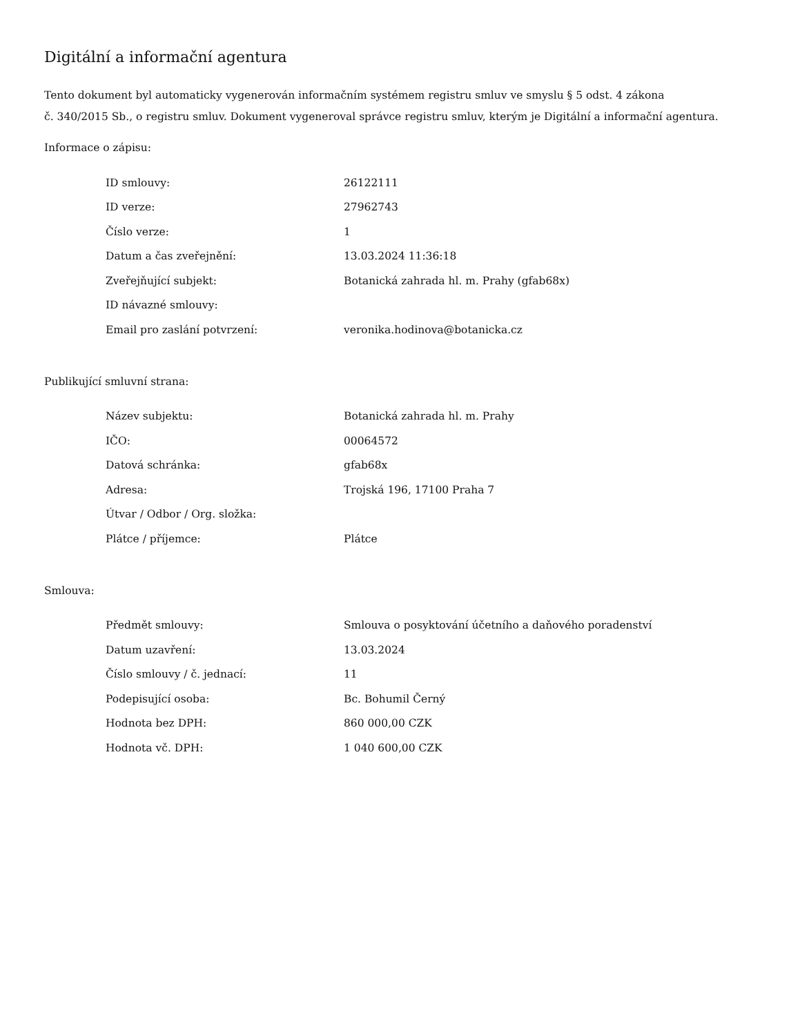Digitální a informační agentura
Tento dokument byl automaticky vygenerován informačním systémem registru smluv ve smyslu § 5 odst. 4 zákona
č. 340/2015 Sb., o registru smluv. Dokument vygeneroval správce registru smluv, kterým je Digitální a informační agentura.
Informace o zápisu:
| ID smlouvy: | 26122111 |
| ID verze: | 27962743 |
| Číslo verze: | 1 |
| Datum a čas zveřejnění: | 13.03.2024 11:36:18 |
| Zveřejňující subjekt: | Botanická zahrada hl. m. Prahy (gfab68x) |
| ID návazné smlouvy: | |
| Email pro zaslání potvrzení: | veronika.hodinova@botanicka.cz |
Publikující smluvní strana:
| Název subjektu: | Botanická zahrada hl. m. Prahy |
| IČO: | 00064572 |
| Datová schránka: | gfab68x |
| Adresa: | Trojská 196, 17100 Praha 7 |
| Útvar / Odbor / Org. složka: | |
| Plátce / příjemce: | Plátce |
Smlouva:
| Předmět smlouvy: | Smlouva o posyktování účetního a daňového poradenství |
| Datum uzavření: | 13.03.2024 |
| Číslo smlouvy / č. jednací: | 11 |
| Podepisující osoba: | Bc. Bohumil Černý |
| Hodnota bez DPH: | 860 000,00 CZK |
| Hodnota vč. DPH: | 1 040 600,00 CZK |